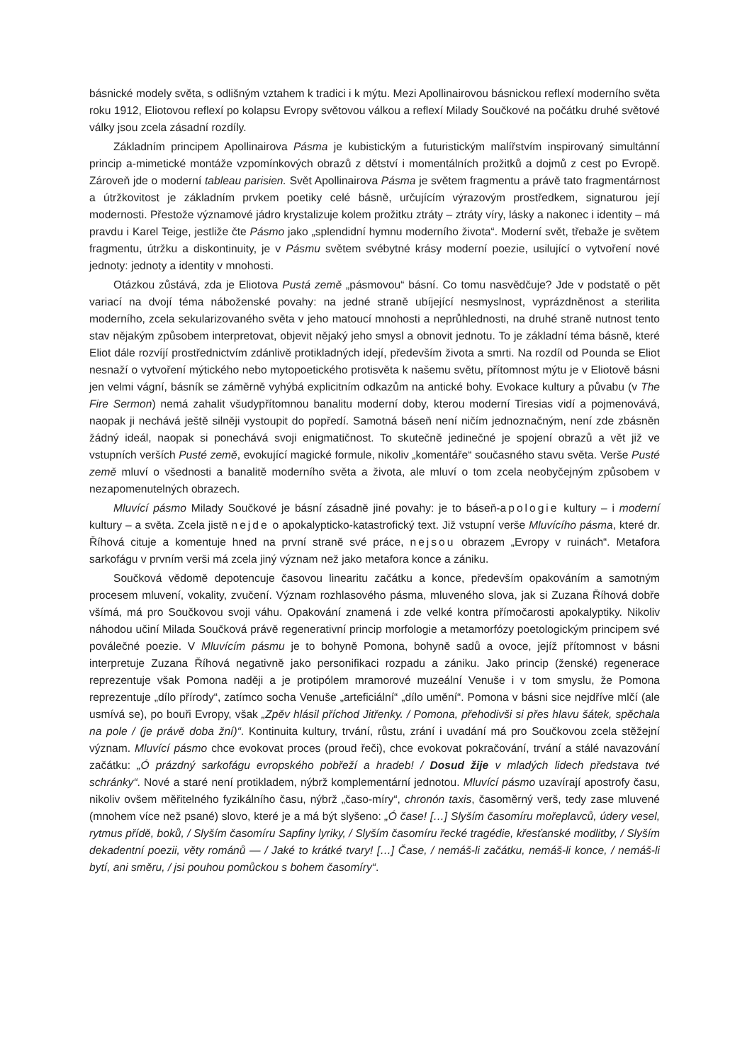básnické modely světa, s odlišným vztahem k tradici i k mýtu. Mezi Apollinairovou básnickou reflexí moderního světa roku 1912, Eliotovou reflexí po kolapsu Evropy světovou válkou a reflexí Milady Součkové na počátku druhé světové války jsou zcela zásadní rozdíly.
Základním principem Apollinairova Pásma je kubistickým a futuristickým malířstvím inspirovaný simultánní princip a-mimetické montáže vzpomínkových obrazů z dětství i momentálních prožitků a dojmů z cest po Evropě. Zároveň jde o moderní tableau parisien. Svět Apollinairova Pásma je světem fragmentu a právě tato fragmentárnost a útržkovitost je základním prvkem poetiky celé básně, určujícím výrazovým prostředkem, signaturou její modernosti. Přestože významové jádro krystalizuje kolem prožitku ztráty – ztráty víry, lásky a nakonec i identity – má pravdu i Karel Teige, jestliže čte Pásmo jako „splendidní hymnu moderního života“. Moderní svět, třebaže je světem fragmentu, útržku a diskontinuity, je v Pásmu světem svébytné krásy moderní poezie, usilující o vytvoření nové jednoty: jednoty a identity v mnohosti.
Otázkou zůstává, zda je Eliotova Pustá země „pásmovou“ básní. Co tomu nasvědčuje? Jde v podstatě o pět variací na dvojí téma náboženské povahy: na jedné straně ubíjející nesmyslnost, vyprázdněnost a sterilita moderního, zcela sekularizovaného světa v jeho matoucí mnohosti a neprůhlednosti, na druhé straně nutnost tento stav nějakým způsobem interpretovat, objevit nějaký jeho smysl a obnovit jednotu. To je základní téma básně, které Eliot dále rozvíjí prostřednictvím zdánlivě protikladných idejí, především života a smrti. Na rozdíl od Pounda se Eliot nesnaží o vytvoření mýtického nebo mytopoetického protisvěta k našemu světu, přítomnost mýtu je v Eliotově básni jen velmi vágní, básník se záměrně vyhýbá explicitním odkazům na antické bohy. Evokace kultury a půvabu (v The Fire Sermon) nemá zahalit všudypřítomnou banalitu moderní doby, kterou moderní Tiresias vidí a pojmenovává, naopak ji nechává ještě silněji vystoupit do popředí. Samotná báseň není ničím jednoznačným, není zde zbásněn žádný ideál, naopak si ponechává svoji enigmatičnost. To skutečně jedinečné je spojení obrazů a vět již ve vstupních verších Pusté země, evokující magické formule, nikoliv „komentáře“ současného stavu světa. Verše Pusté země mluví o všednosti a banalitě moderního světa a života, ale mluví o tom zcela neobyčejným způsobem v nezapomenutelných obrazech.
Mluvící pásmo Milady Součkové je básní zásadně jiné povahy: je to báseň-apologie kultury – i moderní kultury – a světa. Zcela jistě nejde o apokalypticko-katastrofický text. Již vstupní verše Mluvícího pásma, které dr. Říhová cituje a komentuje hned na první straně své práce, nejsou obrazem „Evropy v ruinách“. Metafora sarkofágu v prvním verši má zcela jiný význam než jako metafora konce a zániku.
Součková vědomě depotencuje časovou linearitu začátku a konce, především opakováním a samotným procesem mluvení, vokality, zvučení. Význam rozhlasového pásma, mluveného slova, jak si Zuzana Říhová dobře všímá, má pro Součkovou svoji váhu. Opakování znamená i zde velké kontra přímočarosti apokalyptiky. Nikoliv náhodou učiní Milada Součková právě regenerativní princip morfologie a metamorfózy poetologickým principem své poválečné poezie. V Mluvícím pásmu je to bohyně Pomona, bohyně sadů a ovoce, jejíž přítomnost v básni interpretuje Zuzana Říhová negativně jako personifikaci rozpadu a zániku. Jako princip (ženské) regenerace reprezentuje však Pomona naději a je protipólem mramorové muzeální Venuše i v tom smyslu, že Pomona reprezentuje „dílo přírody“, zatímco socha Venuše „arteficiální“ „dílo umění“. Pomona v básni sice nejdříve mlčí (ale usmívá se), po bouři Evropy, však „Zpěv hlásil příchod Jitřenky. / Pomona, přehodivši si přes hlavu šátek, spěchala na pole / (je právě doba žní)“. Kontinuita kultury, trvání, růstu, zrání i uvadání má pro Součkovou zcela stěžejní význam. Mluvící pásmo chce evokovat proces (proud řeči), chce evokovat pokračování, trvání a stálé navazování začátku: „Ó prázdný sarkofágu evropského pobřeží a hradeb! / Dosud žije v mladých lidech představa tvé schránky“. Nové a staré není protikladem, nýbrž komplementární jednotou. Mluvící pásmo uzavírají apostrofy času, nikoliv ovšem měřitelného fyzikálního času, nýbrž „časo-míry“, chronón taxis, časoměrný verš, tedy zase mluvené (mnohem více než psané) slovo, které je a má být slyšeno: „Ó čase! […] Slyším časomíru mořeplavců, údery vesel, rytmus přídě, boků, / Slyším časomíru Sapfiny lyriky, / Slyším časomíru řecké tragédie, křesťanské modlitby, / Slyším dekadentní poezii, věty románů — / Jaké to krátké tvary! […] Čase, / nemáš-li začátku, nemáš-li konce, / nemáš-li bytí, ani směru, / jsi pouhou pomůckou s bohem časomíry“.